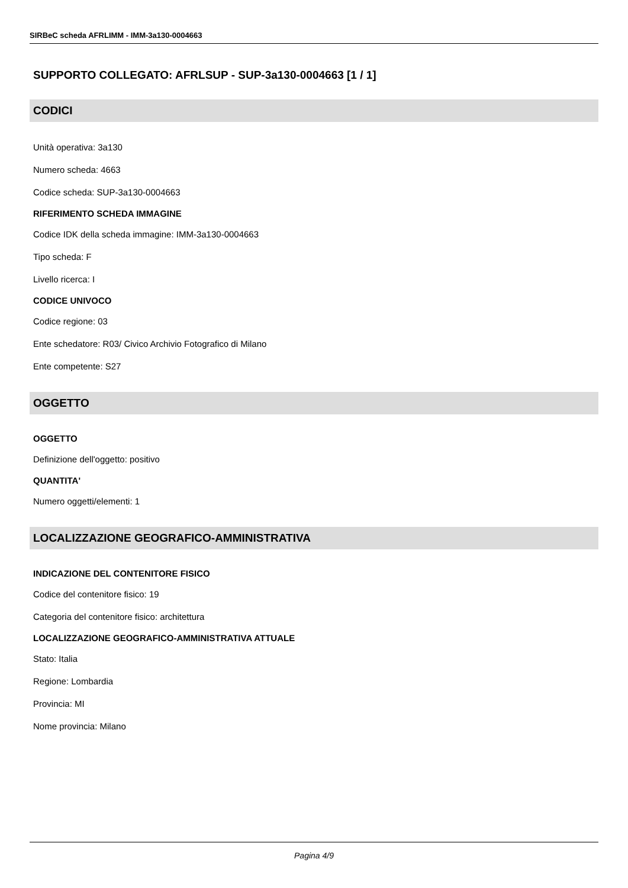SIRBeC scheda AFRLIMM - IMM-3a130-0004663
SUPPORTO COLLEGATO: AFRLSUP - SUP-3a130-0004663 [1 / 1]
CODICI
Unità operativa: 3a130
Numero scheda: 4663
Codice scheda: SUP-3a130-0004663
RIFERIMENTO SCHEDA IMMAGINE
Codice IDK della scheda immagine: IMM-3a130-0004663
Tipo scheda: F
Livello ricerca: I
CODICE UNIVOCO
Codice regione: 03
Ente schedatore: R03/ Civico Archivio Fotografico di Milano
Ente competente: S27
OGGETTO
OGGETTO
Definizione dell'oggetto: positivo
QUANTITA'
Numero oggetti/elementi: 1
LOCALIZZAZIONE GEOGRAFICO-AMMINISTRATIVA
INDICAZIONE DEL CONTENITORE FISICO
Codice del contenitore fisico: 19
Categoria del contenitore fisico: architettura
LOCALIZZAZIONE GEOGRAFICO-AMMINISTRATIVA ATTUALE
Stato: Italia
Regione: Lombardia
Provincia: MI
Nome provincia: Milano
Pagina 4/9